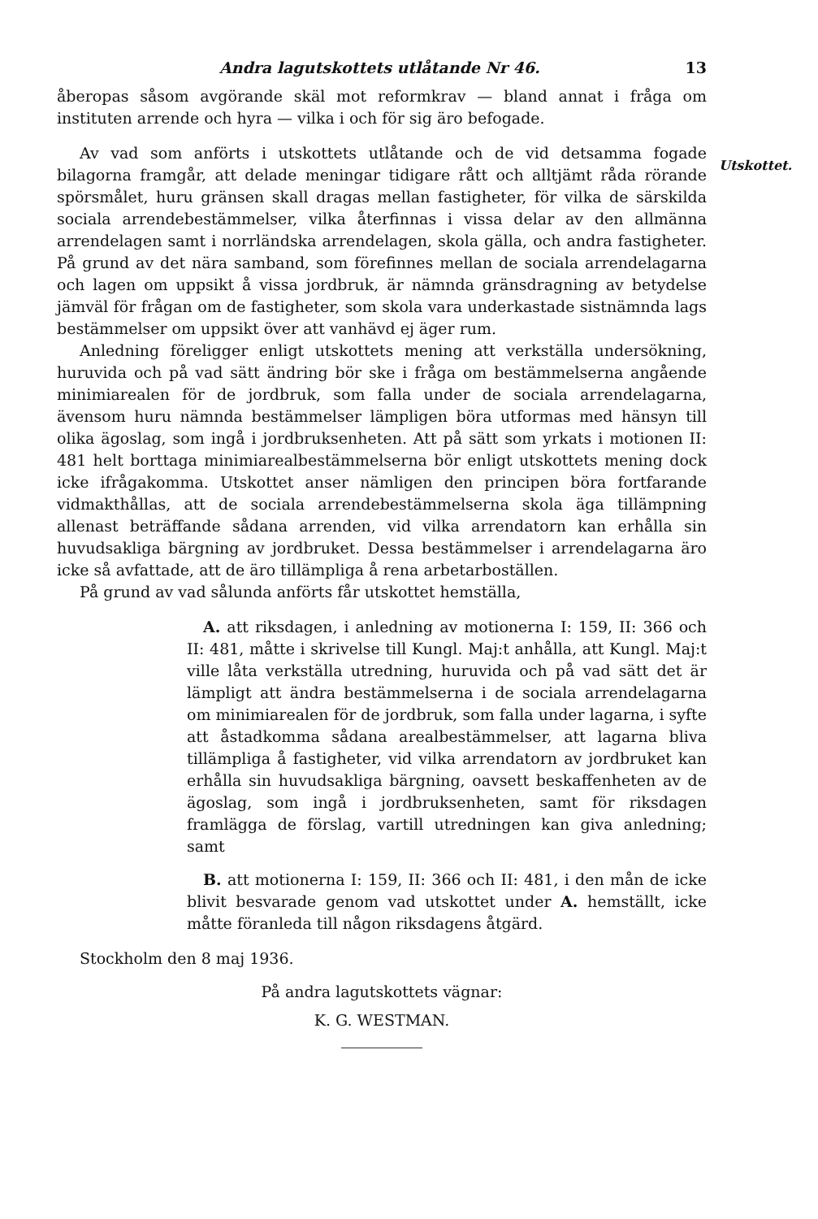Andra lagutskottets utlåtande Nr 46. 13
åberopas såsom avgörande skäl mot reformkrav — bland annat i fråga om instituten arrende och hyra — vilka i och för sig äro befogade.
Utskottet.
Av vad som anförts i utskottets utlåtande och de vid detsamma fogade bilagorna framgår, att delade meningar tidigare rått och alltjämt råda rörande spörsmålet, huru gränsen skall dragas mellan fastigheter, för vilka de särskilda sociala arrendebestämmelser, vilka återfinnas i vissa delar av den allmänna arrendelagen samt i norrländska arrendelagen, skola gälla, och andra fastigheter. På grund av det nära samband, som förefinnes mellan de sociala arrendelagarna och lagen om uppsikt å vissa jordbruk, är nämnda gränsdragning av betydelse jämväl för frågan om de fastigheter, som skola vara underkastade sistnämnda lags bestämmelser om uppsikt över att vanhävd ej äger rum.
Anledning föreligger enligt utskottets mening att verkställa undersökning, huruvida och på vad sätt ändring bör ske i fråga om bestämmelserna angående minimiarealen för de jordbruk, som falla under de sociala arrendelagarna, ävensom huru nämnda bestämmelser lämpligen böra utformas med hänsyn till olika ägoslag, som ingå i jordbruksenheten. Att på sätt som yrkats i motionen II: 481 helt borttaga minimiarealbestämmelserna bör enligt utskottets mening dock icke ifrågakomma. Utskottet anser nämligen den principen böra fortfarande vidmakthållas, att de sociala arrendebestämmelserna skola äga tillämpning allenast beträffande sådana arrenden, vid vilka arrendatorn kan erhålla sin huvudsakliga bärgning av jordbruket. Dessa bestämmelser i arrendelagarna äro icke så avfattade, att de äro tillämpliga å rena arbetarboställen.
På grund av vad sålunda anförts får utskottet hemställa,
A. att riksdagen, i anledning av motionerna I: 159, II: 366 och II: 481, måtte i skrivelse till Kungl. Maj:t anhålla, att Kungl. Maj:t ville låta verkställa utredning, huruvida och på vad sätt det är lämpligt att ändra bestämmelserna i de sociala arrendelagarna om minimiarealen för de jordbruk, som falla under lagarna, i syfte att åstadkomma sådana arealbestämmelser, att lagarna bliva tillämpliga å fastigheter, vid vilka arrendatorn av jordbruket kan erhålla sin huvudsakliga bärgning, oavsett beskaffenheten av de ägoslag, som ingå i jordbruksenheten, samt för riksdagen framlägga de förslag, vartill utredningen kan giva anledning; samt
B. att motionerna I: 159, II: 366 och II: 481, i den mån de icke blivit besvarade genom vad utskottet under A. hemställt, icke måtte föranleda till någon riksdagens åtgärd.
Stockholm den 8 maj 1936.
På andra lagutskottets vägnar:
K. G. WESTMAN.